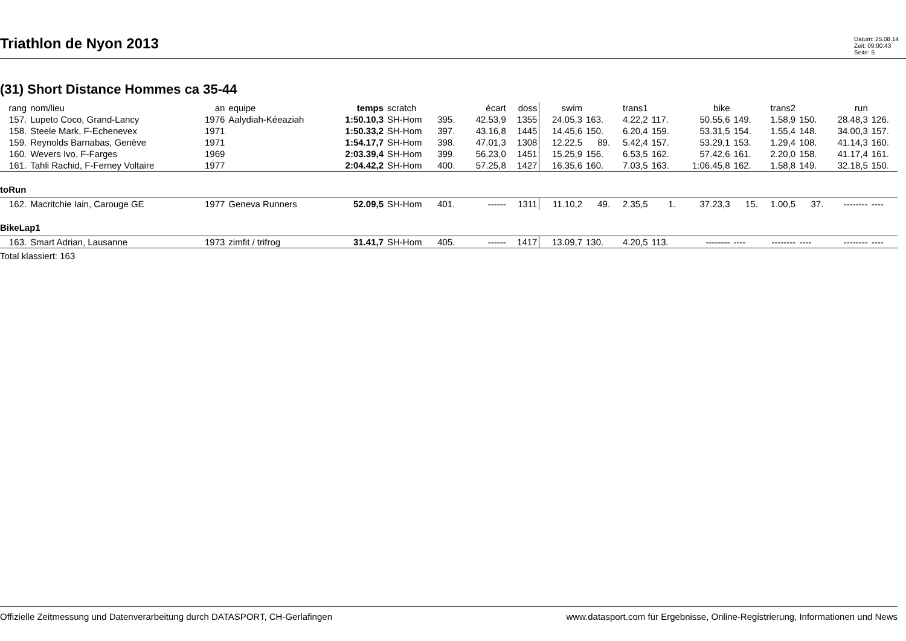Triathlon de Nyon 2013
Datum: 25.08.14
Zeit: 09:00:43
Seite: 5
(31) Short Distance Hommes ca 35-44
| rang | nom/lieu | an | equipe | temps | scratch | | écart | doss | swim | | trans1 | | bike | | trans2 | | run | |
| --- | --- | --- | --- | --- | --- | --- | --- | --- | --- | --- | --- | --- | --- | --- | --- | --- | --- | --- |
| 157. | Lupeto Coco, Grand-Lancy | 1976 | Aalydiah-Kéeaziah | 1:50.10,3 | SH-Hom | 395. | 42.53,9 | 1355 | 24.05,3 | 163. | 4.22,2 | 117. | 50.55,6 | 149. | 1.58,9 | 150. | 28.48,3 | 126. |
| 158. | Steele Mark, F-Echenevex | 1971 | | 1:50.33,2 | SH-Hom | 397. | 43.16,8 | 1445 | 14.45,6 | 150. | 6.20,4 | 159. | 53.31,5 | 154. | 1.55,4 | 148. | 34.00,3 | 157. |
| 159. | Reynolds Barnabas, Genève | 1971 | | 1:54.17,7 | SH-Hom | 398. | 47.01,3 | 1308 | 12.22,5 | 89. | 5.42,4 | 157. | 53.29,1 | 153. | 1.29,4 | 108. | 41.14,3 | 160. |
| 160. | Wevers Ivo, F-Farges | 1969 | | 2:03.39,4 | SH-Hom | 399. | 56.23,0 | 1451 | 15.25,9 | 156. | 6.53,5 | 162. | 57.42,6 | 161. | 2.20,0 | 158. | 41.17,4 | 161. |
| 161. | Tahli Rachid, F-Ferney Voltaire | 1977 | | 2:04.42,2 | SH-Hom | 400. | 57.25,8 | 1427 | 16.35,6 | 160. | 7.03,5 | 163. | 1:06.45,8 | 162. | 1.58,8 | 149. | 32.18,5 | 150. |
| toRun | | | | | | | | | | | | | | | | | | |
| 162. | Macritchie Iain, Carouge GE | 1977 | Geneva Runners | 52.09,5 | SH-Hom | 401. | ------ | 1311 | 11.10,2 | 49. | 2.35,5 | 1. | 37.23,3 | 15. | 1.00,5 | 37. | -------- | ---- |
| BikeLap1 | | | | | | | | | | | | | | | | | | |
| 163. | Smart Adrian, Lausanne | 1973 | zimfit / trifrog | 31.41,7 | SH-Hom | 405. | ------ | 1417 | 13.09,7 | 130. | 4.20,5 | 113. | -------- | ---- | -------- | ---- | -------- | ---- |
Total klassiert: 163
Offizielle Zeitmessung und Datenverarbeitung durch DATASPORT, CH-Gerlafingen www.datasport.com für Ergebnisse, Online-Registrierung, Informationen und News